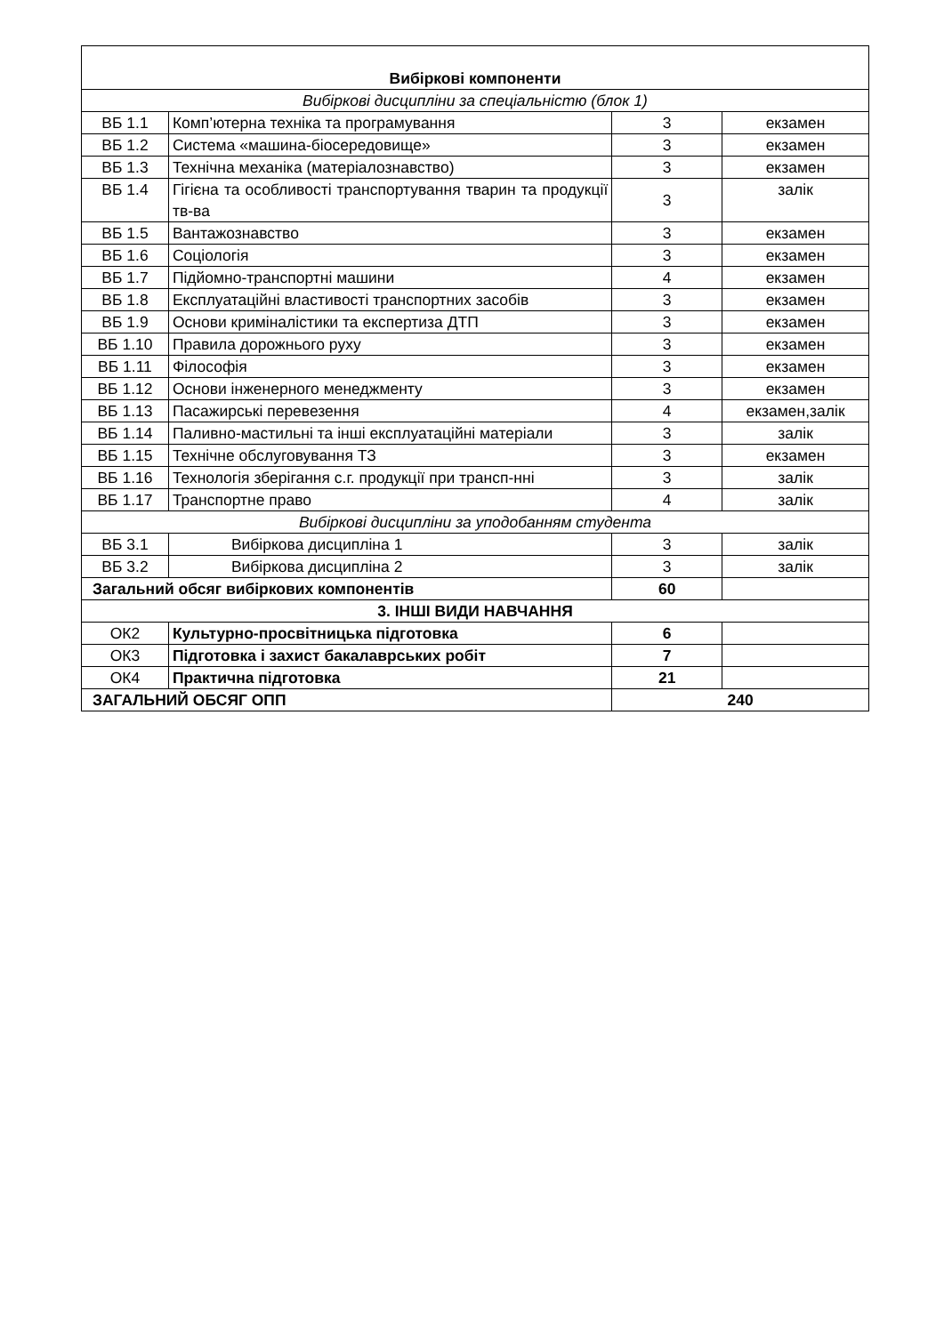| Вибіркові компоненти | | | |
| Вибіркові дисципліни за спеціальністю (блок 1) | | | |
| ВБ 1.1 | Комп’ютерна техніка та програмування | 3 | екзамен |
| ВБ 1.2 | Система «машина-біосередовище» | 3 | екзамен |
| ВБ 1.3 | Технічна механіка (матеріалознавство) | 3 | екзамен |
| ВБ 1.4 | Гігієна та особливості транспортування тварин та продукції тв-ва | 3 | залік |
| ВБ 1.5 | Вантажознавство | 3 | екзамен |
| ВБ 1.6 | Соціологія | 3 | екзамен |
| ВБ 1.7 | Підйомно-транспортні машини | 4 | екзамен |
| ВБ 1.8 | Експлуатаційні властивості транспортних засобів | 3 | екзамен |
| ВБ 1.9 | Основи криміналістики та експертиза ДТП | 3 | екзамен |
| ВБ 1.10 | Правила дорожнього руху | 3 | екзамен |
| ВБ 1.11 | Філософія | 3 | екзамен |
| ВБ 1.12 | Основи інженерного менеджменту | 3 | екзамен |
| ВБ 1.13 | Пасажирські перевезення | 4 | екзамен,залік |
| ВБ 1.14 | Паливно-мастильні та інші експлуатаційні матеріали | 3 | залік |
| ВБ 1.15 | Технічне обслуговування ТЗ | 3 | екзамен |
| ВБ 1.16 | Технологія зберігання с.г. продукції при трансп-нні | 3 | залік |
| ВБ 1.17 | Транспортне право | 4 | залік |
| Вибіркові дисципліни за уподобанням студента | | | |
| ВБ 3.1 | Вибіркова дисципліна 1 | 3 | залік |
| ВБ 3.2 | Вибіркова дисципліна 2 | 3 | залік |
| Загальний обсяг вибіркових компонентів | | 60 | |
| 3. ІНШІ ВИДИ НАВЧАННЯ | | | |
| ОК2 | Культурно-просвітницька підготовка | 6 | |
| ОК3 | Підготовка і захист бакалаврських робіт | 7 | |
| ОК4 | Практична підготовка | 21 | |
| ЗАГАЛЬНИЙ ОБСЯГ ОПП | | 240 | |